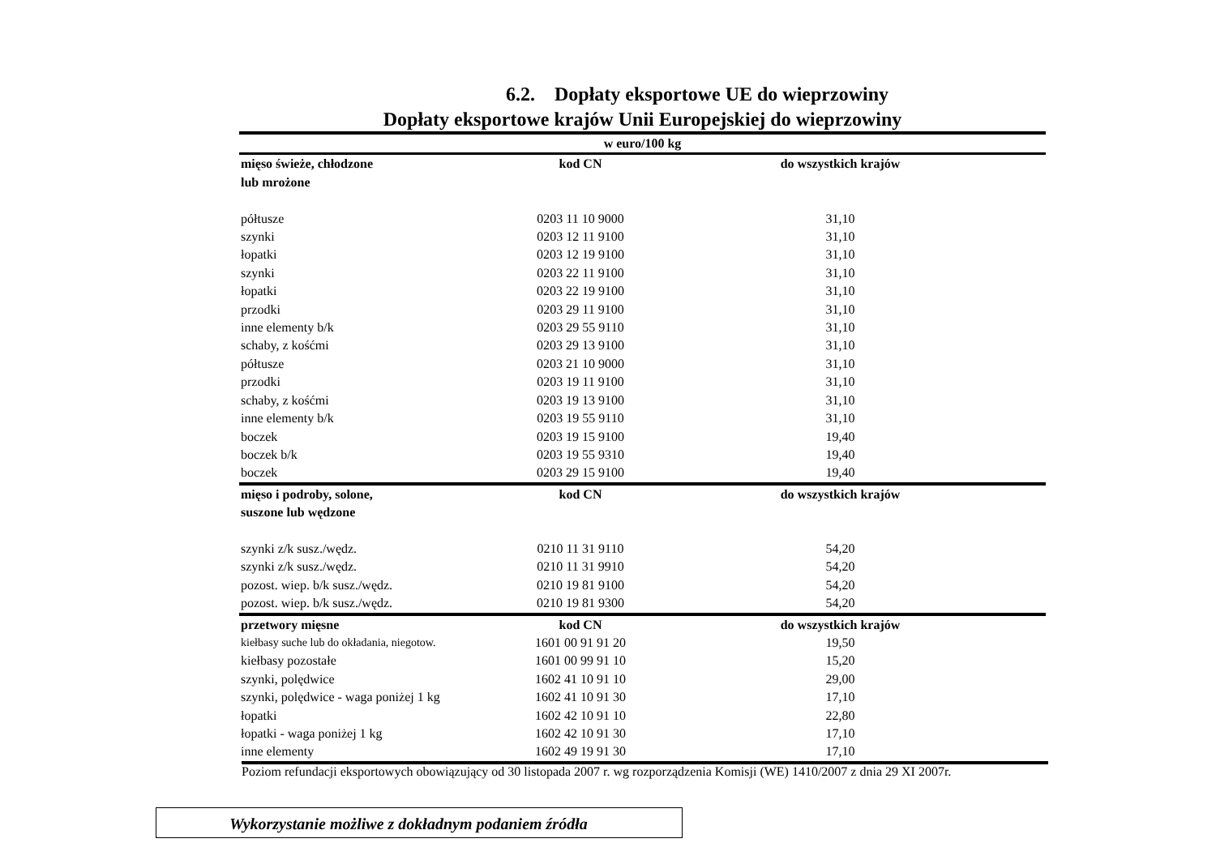6.2. Dopłaty eksportowe UE do wieprzowiny
Dopłaty eksportowe krajów Unii Europejskiej do wieprzowiny
| w euro/100 kg | | |
| --- | --- | --- |
| mięso świeże, chłodzone lub mrożone | kod CN | do wszystkich krajów |
| półtusze | 0203 11 10 9000 | 31,10 |
| szynki | 0203 12 11 9100 | 31,10 |
| łopatki | 0203 12 19 9100 | 31,10 |
| szynki | 0203 22 11 9100 | 31,10 |
| łopatki | 0203 22 19 9100 | 31,10 |
| przodki | 0203 29 11 9100 | 31,10 |
| inne elementy b/k | 0203 29 55 9110 | 31,10 |
| schaby, z kośćmi | 0203 29 13 9100 | 31,10 |
| półtusze | 0203 21 10 9000 | 31,10 |
| przodki | 0203 19 11 9100 | 31,10 |
| schaby, z kośćmi | 0203 19 13 9100 | 31,10 |
| inne elementy b/k | 0203 19 55 9110 | 31,10 |
| boczek | 0203 19 15 9100 | 19,40 |
| boczek b/k | 0203 19 55 9310 | 19,40 |
| boczek | 0203 29 15 9100 | 19,40 |
| mięso i podroby, solone, suszone lub wędzone | kod CN | do wszystkich krajów |
| szynki z/k susz./wędz. | 0210 11 31 9110 | 54,20 |
| szynki z/k susz./wędz. | 0210 11 31 9910 | 54,20 |
| pozost. wiep. b/k susz./wędz. | 0210 19 81 9100 | 54,20 |
| pozost. wiep. b/k susz./wędz. | 0210 19 81 9300 | 54,20 |
| przetwory mięsne | kod CN | do wszystkich krajów |
| kiełbasy suche lub do okładania, niegotow. | 1601 00 91 91 20 | 19,50 |
| kiełbasy pozostałe | 1601 00 99 91 10 | 15,20 |
| szynki, polędwice | 1602 41 10 91 10 | 29,00 |
| szynki, polędwice - waga poniżej 1 kg | 1602 41 10 91 30 | 17,10 |
| łopatki | 1602 42 10 91 10 | 22,80 |
| łopatki - waga poniżej 1 kg | 1602 42 10 91 30 | 17,10 |
| inne elementy | 1602 49 19 91 30 | 17,10 |
Poziom refundacji eksportowych obowiązujący od 30 listopada 2007 r. wg rozporządzenia Komisji (WE) 1410/2007 z dnia 29 XI 2007r.
Wykorzystanie możliwe z dokładnym podaniem źródła